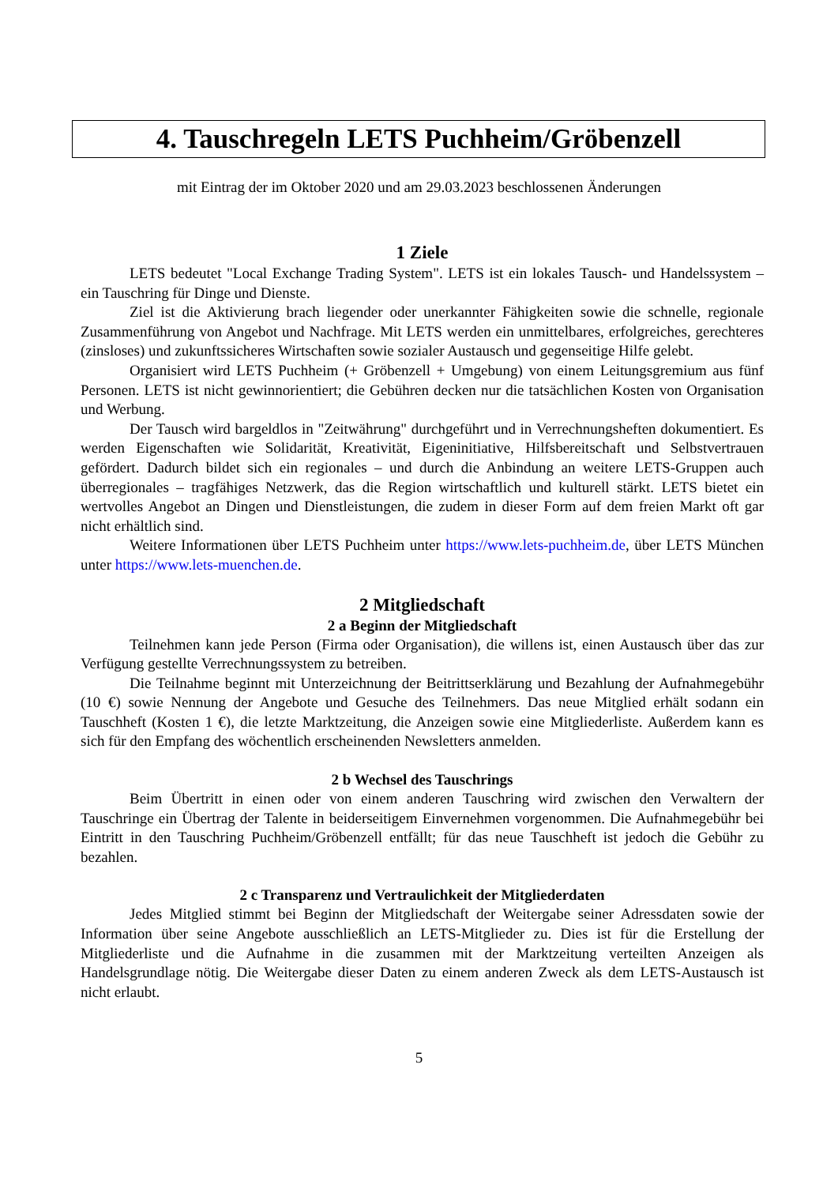4. Tauschregeln LETS Puchheim/Gröbenzell
mit Eintrag der im Oktober 2020 und am 29.03.2023 beschlossenen Änderungen
1 Ziele
LETS bedeutet "Local Exchange Trading System". LETS ist ein lokales Tausch- und Handelssystem – ein Tauschring für Dinge und Dienste.
Ziel ist die Aktivierung brach liegender oder unerkannter Fähigkeiten sowie die schnelle, regionale Zusammenführung von Angebot und Nachfrage. Mit LETS werden ein unmittelbares, erfolgreiches, gerechteres (zinsloses) und zukunftssicheres Wirtschaften sowie sozialer Austausch und gegenseitige Hilfe gelebt.
Organisiert wird LETS Puchheim (+ Gröbenzell + Umgebung) von einem Leitungsgremium aus fünf Personen. LETS ist nicht gewinnorientiert; die Gebühren decken nur die tatsächlichen Kosten von Organisation und Werbung.
Der Tausch wird bargeldlos in "Zeitwährung" durchgeführt und in Verrechnungsheften dokumentiert. Es werden Eigenschaften wie Solidarität, Kreativität, Eigeninitiative, Hilfsbereitschaft und Selbstvertrauen gefördert. Dadurch bildet sich ein regionales – und durch die Anbindung an weitere LETS-Gruppen auch überregionales – tragfähiges Netzwerk, das die Region wirtschaftlich und kulturell stärkt. LETS bietet ein wertvolles Angebot an Dingen und Dienstleistungen, die zudem in dieser Form auf dem freien Markt oft gar nicht erhältlich sind.
Weitere Informationen über LETS Puchheim unter https://www.lets-puchheim.de, über LETS München unter https://www.lets-muenchen.de.
2 Mitgliedschaft
2 a Beginn der Mitgliedschaft
Teilnehmen kann jede Person (Firma oder Organisation), die willens ist, einen Austausch über das zur Verfügung gestellte Verrechnungssystem zu betreiben.
Die Teilnahme beginnt mit Unterzeichnung der Beitrittserklärung und Bezahlung der Aufnahmegebühr (10 €) sowie Nennung der Angebote und Gesuche des Teilnehmers. Das neue Mitglied erhält sodann ein Tauschheft (Kosten 1 €), die letzte Marktzeitung, die Anzeigen sowie eine Mitgliederliste. Außerdem kann es sich für den Empfang des wöchentlich erscheinenden Newsletters anmelden.
2 b Wechsel des Tauschrings
Beim Übertritt in einen oder von einem anderen Tauschring wird zwischen den Verwaltern der Tauschringe ein Übertrag der Talente in beiderseitigem Einvernehmen vorgenommen. Die Aufnahmegebühr bei Eintritt in den Tauschring Puchheim/Gröbenzell entfällt; für das neue Tauschheft ist jedoch die Gebühr zu bezahlen.
2 c Transparenz und Vertraulichkeit der Mitgliederdaten
Jedes Mitglied stimmt bei Beginn der Mitgliedschaft der Weitergabe seiner Adressdaten sowie der Information über seine Angebote ausschließlich an LETS-Mitglieder zu. Dies ist für die Erstellung der Mitgliederliste und die Aufnahme in die zusammen mit der Marktzeitung verteilten Anzeigen als Handelsgrundlage nötig. Die Weitergabe dieser Daten zu einem anderen Zweck als dem LETS-Austausch ist nicht erlaubt.
5